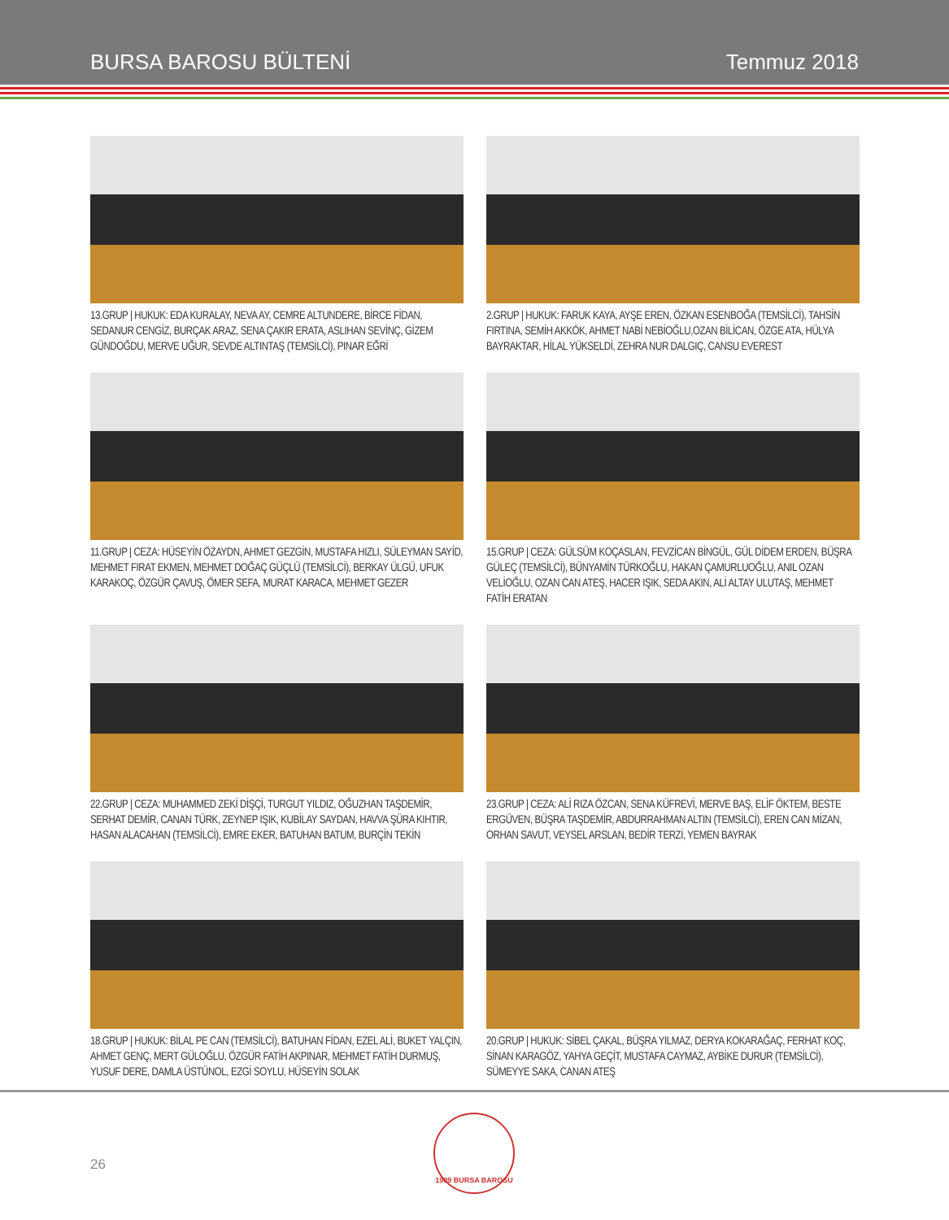BURSA BAROSU BÜLTENİ Temmuz 2018
13.GRUP | HUKUK: EDA KURALAY, NEVA AY, CEMRE ALTUNDERE, BİRCE FİDAN, SEDANUR CENGİZ, BURÇAK ARAZ, SENA ÇAKIR ERATA, ASLIHAN SEVİNÇ, GİZEM GÜNDOĞDU, MERVE UĞUR, SEVDE ALTINTAŞ (TEMSİLCİ), PINAR EĞRİ
2.GRUP | HUKUK: FARUK KAYA, AYŞE EREN, ÖZKAN ESENBOĞA (TEMSİLCİ), TAHSİN FIRTINA, SEMİH AKKÖK, AHMET NABİ NEBİOĞLU,OZAN BİLİCAN, ÖZGE ATA, HÜLYA BAYRAKTAR, HİLAL YÜKSELDİ, ZEHRA NUR DALGIÇ, CANSU EVEREST
11.GRUP | CEZA: HÜSEYİN ÖZAYDN, AHMET GEZGİN, MUSTAFA HIZLI, SÜLEYMAN SAYİD, MEHMET FIRAT EKMEN, MEHMET DOĞAÇ GÜÇLÜ (TEMSİLCİ), BERKAY ÜLGÜ, UFUK KARAKOÇ, ÖZGÜR ÇAVUŞ, ÖMER SEFA, MURAT KARACA, MEHMET GEZER
15.GRUP | CEZA: GÜLSÜM KOÇASLAN, FEVZİCAN BİNGÜL, GÜL DİDEM ERDEN, BÜŞRA GÜLEÇ (TEMSİLCİ), BÜNYAMİN TÜRKOĞLU, HAKAN ÇAMURLUOĞLU, ANIL OZAN VELİOĞLU, OZAN CAN ATEŞ, HACER IŞIK, SEDA AKIN, ALİ ALTAY ULUTAŞ, MEHMET FATİH ERATAN
22.GRUP | CEZA: MUHAMMED ZEKİ DİŞÇİ, TURGUT YILDIZ, OĞUZHAN TAŞDEMİR, SERHAT DEMİR, CANAN TÜRK, ZEYNEP IŞIK, KUBİLAY SAYDAN, HAVVA ŞÜRA KIHTIR, HASAN ALACAHAN (TEMSİLCİ), EMRE EKER, BATUHAN BATUM, BURÇİN TEKİN
23.GRUP | CEZA: ALİ RIZA ÖZCAN, SENA KÜFREVİ, MERVE BAŞ, ELİF ÖKTEM, BESTE ERGÜVEN, BÜŞRA TAŞDEMİR, ABDURRAHMAN ALTIN (TEMSİLCİ), EREN CAN MİZAN, ORHAN SAVUT, VEYSEL ARSLAN, BEDİR TERZİ, YEMEN BAYRAK
18.GRUP | HUKUK: BİLAL PE CAN (TEMSİLCİ), BATUHAN FİDAN, EZEL ALİ, BUKET YALÇIN, AHMET GENÇ, MERT GÜLOĞLU, ÖZGÜR FATİH AKPINAR, MEHMET FATİH DURMUŞ, YUSUF DERE, DAMLA ÜSTÜNOL, EZGİ SOYLU, HÜSEYİN SOLAK
20.GRUP | HUKUK: SİBEL ÇAKAL, BÜŞRA YILMAZ, DERYA KOKARAĞAÇ, FERHAT KOÇ, SİNAN KARAGÖZ, YAHYA GEÇİT, MUSTAFA CAYMAZ, AYBİKE DURUR (TEMSİLCİ), SÜMEYYE SAKA, CANAN ATEŞ
26
1909 BURSA BAROSU